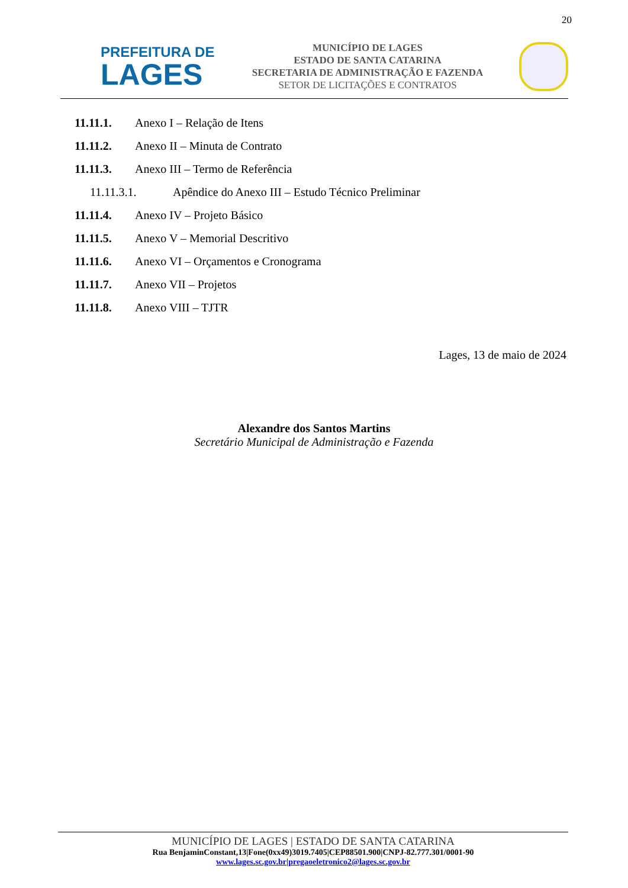20
PREFEITURA DE
LAGES
MUNICÍPIO DE LAGES
ESTADO DE SANTA CATARINA
SECRETARIA DE ADMINISTRAÇÃO E FAZENDA
SETOR DE LICITAÇÕES E CONTRATOS
11.11.1. Anexo I – Relação de Itens
11.11.2. Anexo II – Minuta de Contrato
11.11.3. Anexo III – Termo de Referência
11.11.3.1. Apêndice do Anexo III – Estudo Técnico Preliminar
11.11.4. Anexo IV – Projeto Básico
11.11.5. Anexo V – Memorial Descritivo
11.11.6. Anexo VI – Orçamentos e Cronograma
11.11.7. Anexo VII – Projetos
11.11.8. Anexo VIII – TJTR
Lages, 13 de maio de 2024
Alexandre dos Santos Martins
Secretário Municipal de Administração e Fazenda
MUNICÍPIO DE LAGES | ESTADO DE SANTA CATARINA
Rua BenjaminConstant,13|Fone(0xx49)3019.7405|CEP88501.900|CNPJ-82.777.301/0001-90
www.lages.sc.gov.br|pregaoeletronico2@lages.sc.gov.br